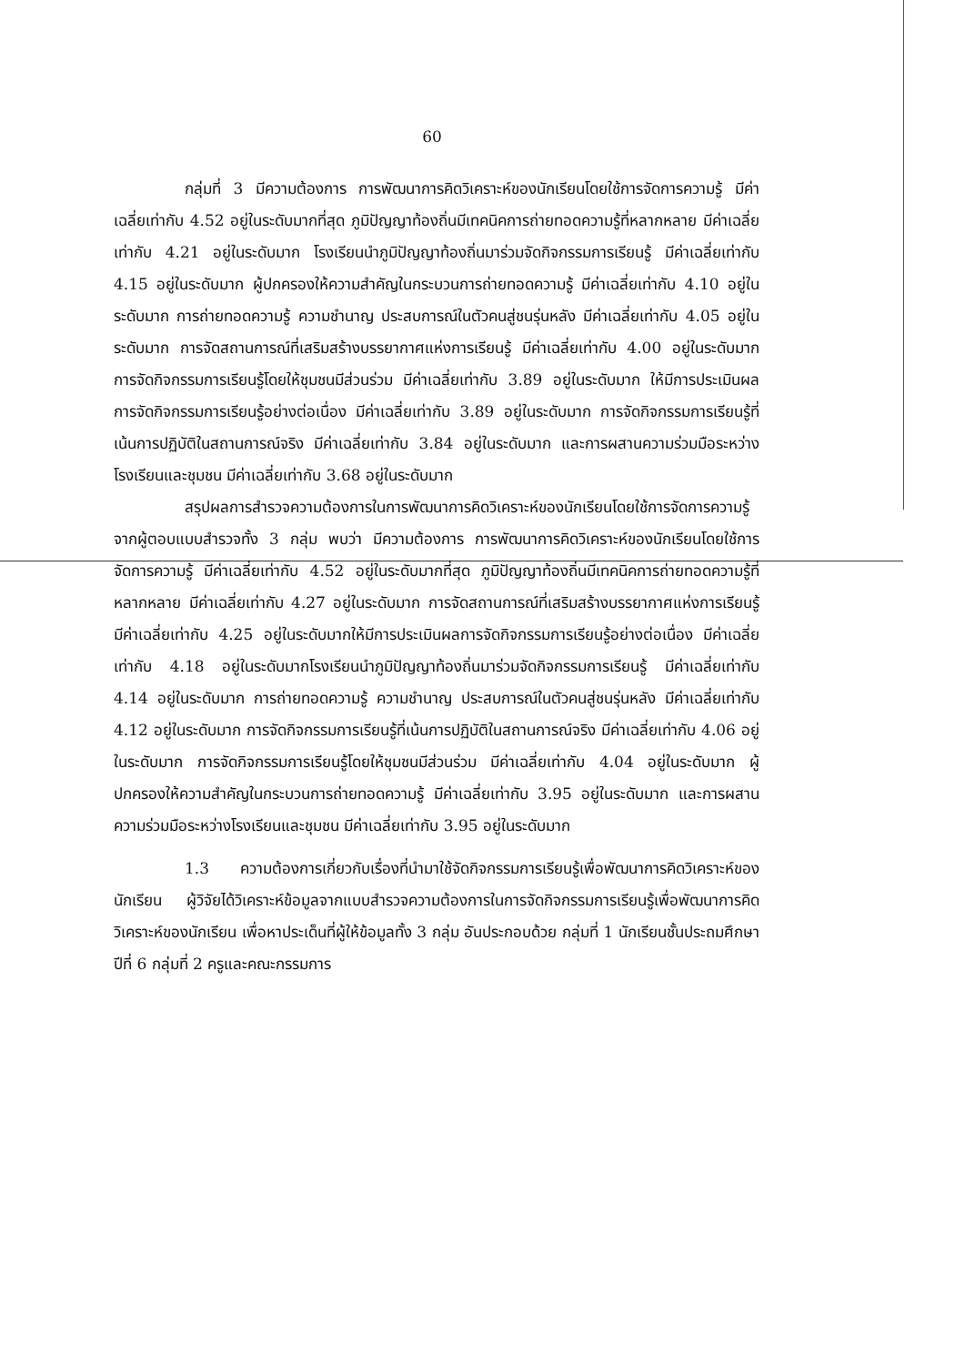60
กลุ่มที่ 3 มีความต้องการ การพัฒนาการคิดวิเคราะห์ของนักเรียนโดยใช้การจัดการความรู้ มีค่าเฉลี่ยเท่ากับ 4.52 อยู่ในระดับมากที่สุด ภูมิปัญญาท้องถิ่นมีเทคนิคการถ่ายทอดความรู้ที่หลากหลาย มีค่าเฉลี่ยเท่ากับ 4.21 อยู่ในระดับมาก โรงเรียนนำภูมิปัญญาท้องถิ่นมาร่วมจัดกิจกรรมการเรียนรู้ มีค่าเฉลี่ยเท่ากับ 4.15 อยู่ในระดับมาก ผู้ปกครองให้ความสำคัญในกระบวนการถ่ายทอดความรู้ มีค่าเฉลี่ยเท่ากับ 4.10 อยู่ในระดับมาก การถ่ายทอดความรู้ ความชำนาญ ประสบการณ์ในตัวคนสู่ชนรุ่นหลัง มีค่าเฉลี่ยเท่ากับ 4.05 อยู่ในระดับมาก การจัดสถานการณ์ที่เสริมสร้างบรรยากาศแห่งการเรียนรู้ มีค่าเฉลี่ยเท่ากับ 4.00 อยู่ในระดับมาก การจัดกิจกรรมการเรียนรู้โดยให้ชุมชนมีส่วนร่วม มีค่าเฉลี่ยเท่ากับ 3.89 อยู่ในระดับมาก ให้มีการประเมินผลการจัดกิจกรรมการเรียนรู้อย่างต่อเนื่อง มีค่าเฉลี่ยเท่ากับ 3.89 อยู่ในระดับมาก การจัดกิจกรรมการเรียนรู้ที่เน้นการปฏิบัติในสถานการณ์จริง มีค่าเฉลี่ยเท่ากับ 3.84 อยู่ในระดับมาก และการผสานความร่วมมือระหว่างโรงเรียนและชุมชน มีค่าเฉลี่ยเท่ากับ 3.68 อยู่ในระดับมาก
สรุปผลการสำรวจความต้องการในการพัฒนาการคิดวิเคราะห์ของนักเรียนโดยใช้การจัดการความรู้ จากผู้ตอบแบบสำรวจทั้ง 3 กลุ่ม พบว่า มีความต้องการ การพัฒนาการคิดวิเคราะห์ของนักเรียนโดยใช้การจัดการความรู้ มีค่าเฉลี่ยเท่ากับ 4.52 อยู่ในระดับมากที่สุด ภูมิปัญญาท้องถิ่นมีเทคนิคการถ่ายทอดความรู้ที่หลากหลาย มีค่าเฉลี่ยเท่ากับ 4.27 อยู่ในระดับมาก การจัดสถานการณ์ที่เสริมสร้างบรรยากาศแห่งการเรียนรู้ มีค่าเฉลี่ยเท่ากับ 4.25 อยู่ในระดับมากให้มีการประเมินผลการจัดกิจกรรมการเรียนรู้อย่างต่อเนื่อง มีค่าเฉลี่ยเท่ากับ 4.18 อยู่ในระดับมากโรงเรียนนำภูมิปัญญาท้องถิ่นมาร่วมจัดกิจกรรมการเรียนรู้ มีค่าเฉลี่ยเท่ากับ 4.14 อยู่ในระดับมาก การถ่ายทอดความรู้ ความชำนาญ ประสบการณ์ในตัวคนสู่ชนรุ่นหลัง มีค่าเฉลี่ยเท่ากับ 4.12 อยู่ในระดับมาก การจัดกิจกรรมการเรียนรู้ที่เน้นการปฏิบัติในสถานการณ์จริง มีค่าเฉลี่ยเท่ากับ 4.06 อยู่ในระดับมาก การจัดกิจกรรมการเรียนรู้โดยให้ชุมชนมีส่วนร่วม มีค่าเฉลี่ยเท่ากับ 4.04 อยู่ในระดับมาก ผู้ปกครองให้ความสำคัญในกระบวนการถ่ายทอดความรู้ มีค่าเฉลี่ยเท่ากับ 3.95 อยู่ในระดับมาก และการผสานความร่วมมือระหว่างโรงเรียนและชุมชน มีค่าเฉลี่ยเท่ากับ 3.95 อยู่ในระดับมาก
1.3 ความต้องการเกี่ยวกับเรื่องที่นำมาใช้จัดกิจกรรมการเรียนรู้เพื่อพัฒนาการคิดวิเคราะห์ของนักเรียน ผู้วิจัยได้วิเคราะห์ข้อมูลจากแบบสำรวจความต้องการในการจัดกิจกรรมการเรียนรู้เพื่อพัฒนาการคิดวิเคราะห์ของนักเรียน เพื่อหาประเด็นที่ผู้ให้ข้อมูลทั้ง 3 กลุ่ม อันประกอบด้วย กลุ่มที่ 1 นักเรียนชั้นประถมศึกษาปีที่ 6 กลุ่มที่ 2 ครูและคณะกรรมการ